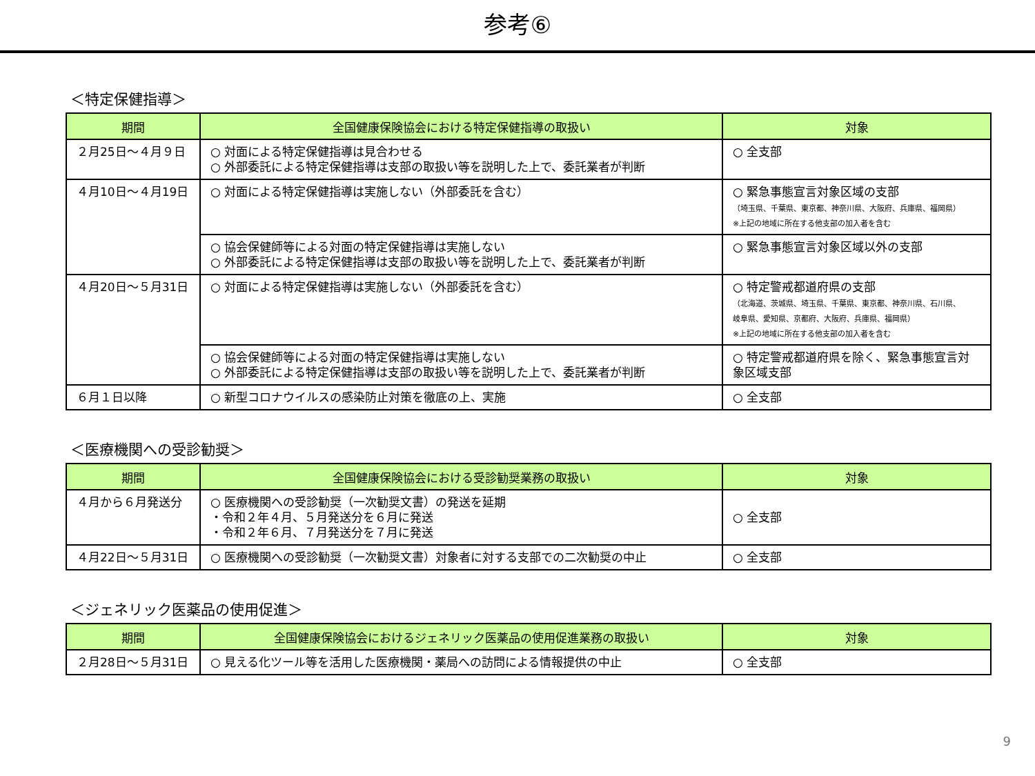参考⑥
＜特定保健指導＞
| 期間 | 全国健康保険協会における特定保健指導の取扱い | 対象 |
| --- | --- | --- |
| ２月25日～４月９日 | ○ 対面による特定保健指導は見合わせる ○ 外部委託による特定保健指導は支部の取扱い等を説明した上で、委託業者が判断 | ○ 全支部 |
| ４月10日～４月19日 | ○ 対面による特定保健指導は実施しない（外部委託を含む） | ○ 緊急事態宣言対象区域の支部 （埼玉県、千葉県、東京都、神奈川県、大阪府、兵庫県、福岡県） ※上記の地域に所在する他支部の加入者を含む |
| | ○ 協会保健師等による対面の特定保健指導は実施しない ○ 外部委託による特定保健指導は支部の取扱い等を説明した上で、委託業者が判断 | ○ 緊急事態宣言対象区域以外の支部 |
| ４月20日～５月31日 | ○ 対面による特定保健指導は実施しない（外部委託を含む） | ○ 特定警戒都道府県の支部 （北海道、茨城県、埼玉県、千葉県、東京都、神奈川県、石川県、 岐阜県、愛知県、京都府、大阪府、兵庫県、福岡県） ※上記の地域に所在する他支部の加入者を含む |
| | ○ 協会保健師等による対面の特定保健指導は実施しない ○ 外部委託による特定保健指導は支部の取扱い等を説明した上で、委託業者が判断 | ○ 特定警戒都道府県を除く、緊急事態宣言対象区域支部 |
| ６月１日以降 | ○ 新型コロナウイルスの感染防止対策を徹底の上、実施 | ○ 全支部 |
＜医療機関への受診勧奨＞
| 期間 | 全国健康保険協会における受診勧奨業務の取扱い | 対象 |
| --- | --- | --- |
| ４月から６月発送分 | ○ 医療機関への受診勧奨（一次勧奨文書）の発送を延期 ・令和２年４月、５月発送分を６月に発送 ・令和２年６月、７月発送分を７月に発送 | ○ 全支部 |
| ４月22日～５月31日 | ○ 医療機関への受診勧奨（一次勧奨文書）対象者に対する支部での二次勧奨の中止 | ○ 全支部 |
＜ジェネリック医薬品の使用促進＞
| 期間 | 全国健康保険協会におけるジェネリック医薬品の使用促進業務の取扱い | 対象 |
| --- | --- | --- |
| ２月28日～５月31日 | ○ 見える化ツール等を活用した医療機関・薬局への訪問による情報提供の中止 | ○ 全支部 |
9